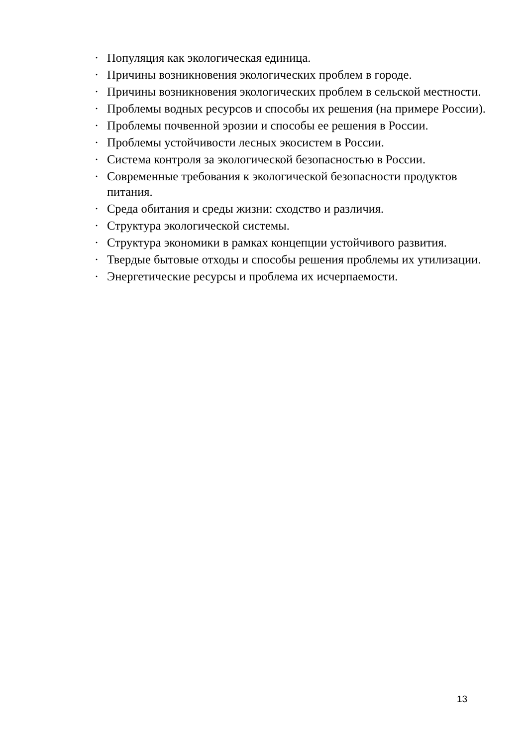· Популяция как экологическая единица.
· Причины возникновения экологических проблем в городе.
· Причины возникновения экологических проблем в сельской местности.
· Проблемы водных ресурсов и способы их решения (на примере России).
· Проблемы почвенной эрозии и способы ее решения в России.
· Проблемы устойчивости лесных экосистем в России.
· Система контроля за экологической безопасностью в России.
· Современные требования к экологической безопасности продуктов питания.
· Среда обитания и среды жизни: сходство и различия.
· Структура экологической системы.
· Структура экономики в рамках концепции устойчивого развития.
· Твердые бытовые отходы и способы решения проблемы их утилизации.
· Энергетические ресурсы и проблема их исчерпаемости.
13